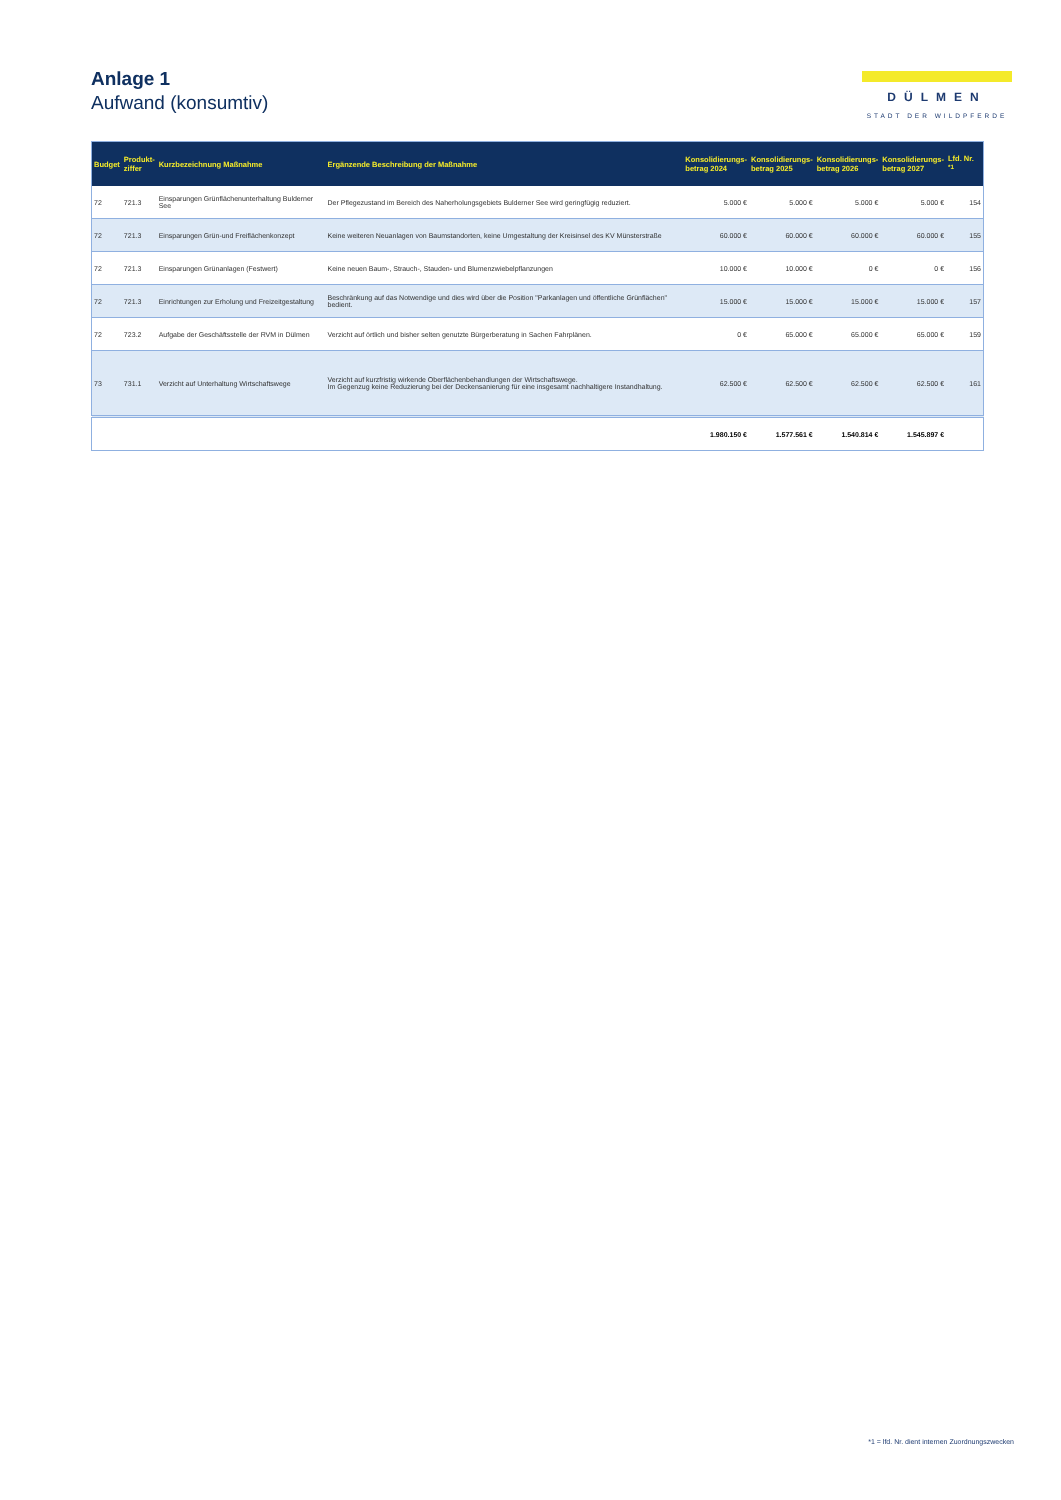Anlage 1
Aufwand (konsumtiv)
DÜLMEN
STADT DER WILDPFERDE
| Budget | Produkt- ziffer | Kurzbezeichnung Maßnahme | Ergänzende Beschreibung der Maßnahme | Konsolidierungs- betrag 2024 | Konsolidierungs- betrag 2025 | Konsolidierungs- betrag 2026 | Konsolidierungs- betrag 2027 | Lfd. Nr. <sup>*1</sup> |
| --- | --- | --- | --- | --- | --- | --- | --- | --- |
| 72 | 721.3 | Einsparungen Grünflächenunterhaltung Bulderner See | Der Pflegezustand im Bereich des Naherholungsgebiets Bulderner See wird geringfügig reduziert. | 5.000 € | 5.000 € | 5.000 € | 5.000 € | 154 |
| 72 | 721.3 | Einsparungen Grün-und Freiflächenkonzept | Keine weiteren Neuanlagen von Baumstandorten, keine Umgestaltung der Kreisinsel des KV Münsterstraße | 60.000 € | 60.000 € | 60.000 € | 60.000 € | 155 |
| 72 | 721.3 | Einsparungen Grünanlagen (Festwert) | Keine neuen Baum-, Strauch-, Stauden- und Blumenzwiebelpflanzungen | 10.000 € | 10.000 € | 0 € | 0 € | 156 |
| 72 | 721.3 | Einrichtungen zur Erholung und Freizeitgestaltung | Beschränkung auf das Notwendige und dies wird über die Position "Parkanlagen und öffentliche Grünflächen" bedient. | 15.000 € | 15.000 € | 15.000 € | 15.000 € | 157 |
| 72 | 723.2 | Aufgabe der Geschäftsstelle der RVM in Dülmen | Verzicht auf örtlich und bisher selten genutzte Bürgerberatung in Sachen Fahrplänen. | 0 € | 65.000 € | 65.000 € | 65.000 € | 159 |
| 73 | 731.1 | Verzicht auf Unterhaltung Wirtschaftswege | Verzicht auf kurzfristig wirkende Oberflächenbehandlungen der Wirtschaftswege. Im Gegenzug keine Reduzierung bei der Deckensanierung für eine insgesamt nachhaltigere Instandhaltung. | 62.500 € | 62.500 € | 62.500 € | 62.500 € | 161 |
| | | | | 1.980.150 € | 1.577.561 € | 1.540.814 € | 1.545.897 € | |
*1 = lfd. Nr. dient internen Zuordnungszwecken